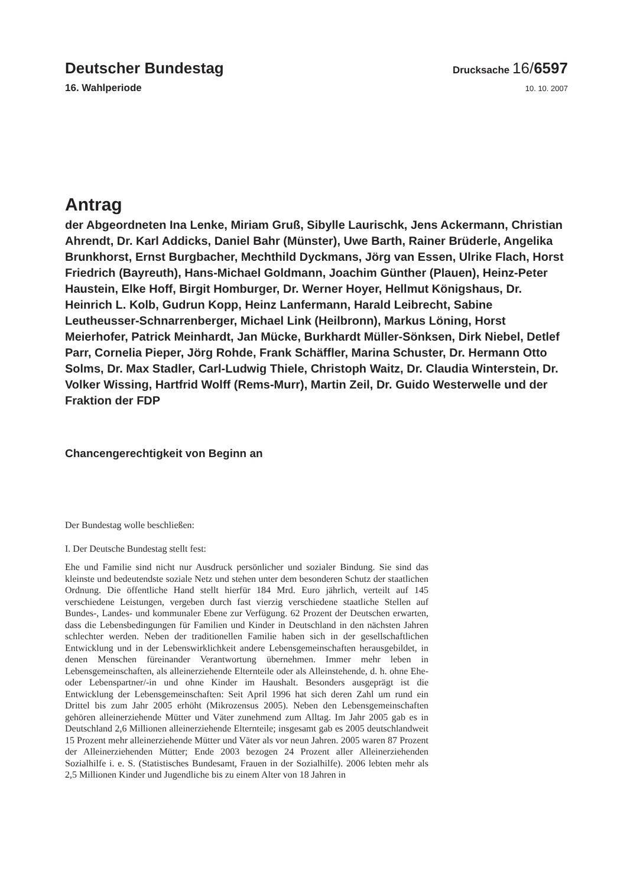Deutscher Bundestag
Drucksache 16/6597
16. Wahlperiode
10. 10. 2007
Antrag
der Abgeordneten Ina Lenke, Miriam Gruß, Sibylle Laurischk, Jens Ackermann, Christian Ahrendt, Dr. Karl Addicks, Daniel Bahr (Münster), Uwe Barth, Rainer Brüderle, Angelika Brunkhorst, Ernst Burgbacher, Mechthild Dyckmans, Jörg van Essen, Ulrike Flach, Horst Friedrich (Bayreuth), Hans-Michael Goldmann, Joachim Günther (Plauen), Heinz-Peter Haustein, Elke Hoff, Birgit Homburger, Dr. Werner Hoyer, Hellmut Königshaus, Dr. Heinrich L. Kolb, Gudrun Kopp, Heinz Lanfermann, Harald Leibrecht, Sabine Leutheusser-Schnarrenberger, Michael Link (Heilbronn), Markus Löning, Horst Meierhofer, Patrick Meinhardt, Jan Mücke, Burkhardt Müller-Sönksen, Dirk Niebel, Detlef Parr, Cornelia Pieper, Jörg Rohde, Frank Schäffler, Marina Schuster, Dr. Hermann Otto Solms, Dr. Max Stadler, Carl-Ludwig Thiele, Christoph Waitz, Dr. Claudia Winterstein, Dr. Volker Wissing, Hartfrid Wolff (Rems-Murr), Martin Zeil, Dr. Guido Westerwelle und der Fraktion der FDP
Chancengerechtigkeit von Beginn an
Der Bundestag wolle beschließen:
I. Der Deutsche Bundestag stellt fest:
Ehe und Familie sind nicht nur Ausdruck persönlicher und sozialer Bindung. Sie sind das kleinste und bedeutendste soziale Netz und stehen unter dem besonderen Schutz der staatlichen Ordnung. Die öffentliche Hand stellt hierfür 184 Mrd. Euro jährlich, verteilt auf 145 verschiedene Leistungen, vergeben durch fast vierzig verschiedene staatliche Stellen auf Bundes-, Landes- und kommunaler Ebene zur Verfügung. 62 Prozent der Deutschen erwarten, dass die Lebensbedingungen für Familien und Kinder in Deutschland in den nächsten Jahren schlechter werden. Neben der traditionellen Familie haben sich in der gesellschaftlichen Entwicklung und in der Lebenswirklichkeit andere Lebensgemeinschaften herausgebildet, in denen Menschen füreinander Verantwortung übernehmen. Immer mehr leben in Lebensgemeinschaften, als alleinerziehende Elternteile oder als Alleinstehende, d. h. ohne Ehe- oder Lebenspartner/-in und ohne Kinder im Haushalt. Besonders ausgeprägt ist die Entwicklung der Lebensgemeinschaften: Seit April 1996 hat sich deren Zahl um rund ein Drittel bis zum Jahr 2005 erhöht (Mikrozensus 2005). Neben den Lebensgemeinschaften gehören alleinerziehende Mütter und Väter zunehmend zum Alltag. Im Jahr 2005 gab es in Deutschland 2,6 Millionen alleinerziehende Elternteile; insgesamt gab es 2005 deutschlandweit 15 Prozent mehr alleinerziehende Mütter und Väter als vor neun Jahren. 2005 waren 87 Prozent der Alleinerziehenden Mütter; Ende 2003 bezogen 24 Prozent aller Alleinerziehenden Sozialhilfe i. e. S. (Statistisches Bundesamt, Frauen in der Sozialhilfe). 2006 lebten mehr als 2,5 Millionen Kinder und Jugendliche bis zu einem Alter von 18 Jahren in